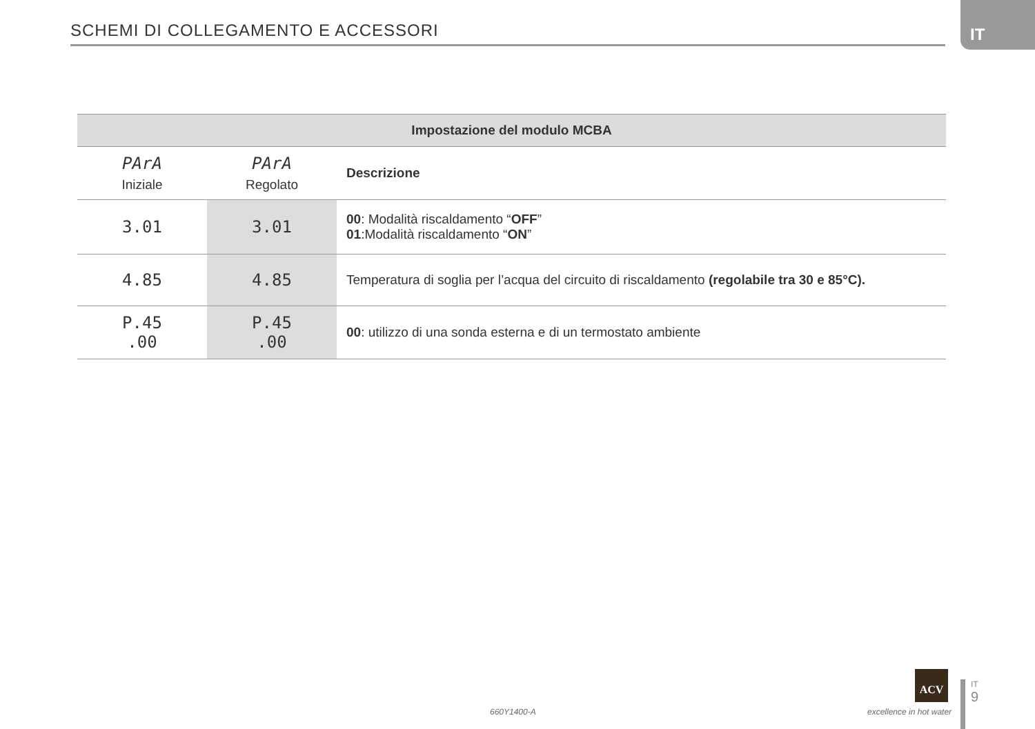SCHEMI DI COLLEGAMENTO E ACCESSORI
IT
| Impostazione del modulo MCBA | | |
| --- | --- | --- |
| PArA Iniziale | PArA Regolato | Descrizione |
| 3.01 | 3.01 | 00 : Modalità riscaldamento “ OFF ” 01 :Modalità riscaldamento “ ON ” |
| 4.85 | 4.85 | Temperatura di soglia per l’acqua del circuito di riscaldamento (regolabile tra 30 e 85°C). |
| P.45 .00 | P.45 .00 | 00 : utilizzo di una sonda esterna e di un termostato ambiente |
660Y1400-A
ACV
excellence in hot water
IT
9